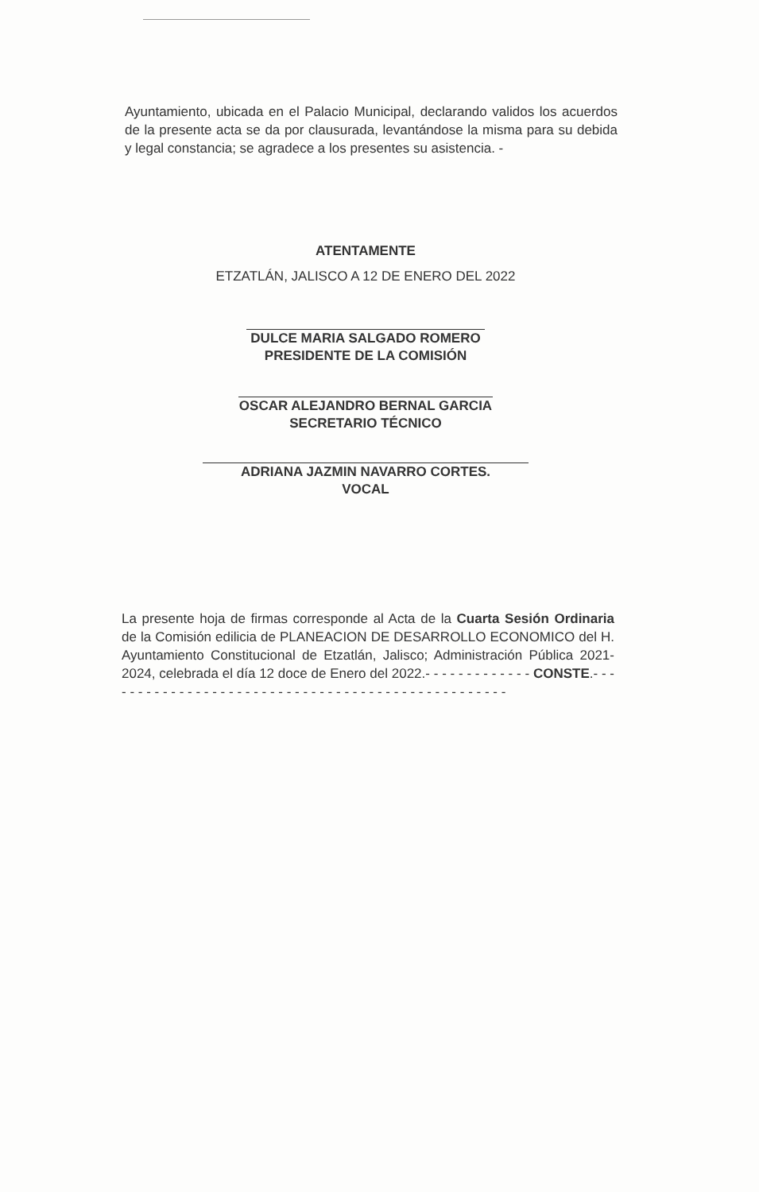Ayuntamiento, ubicada en el Palacio Municipal, declarando validos los acuerdos de la presente acta se da por clausurada, levantándose la misma para su debida y legal constancia; se agradece a los presentes su asistencia. -
ATENTAMENTE
ETZATLÁN, JALISCO A 12 DE ENERO DEL 2022
DULCE MARIA SALGADO ROMERO
PRESIDENTE DE LA COMISIÓN
OSCAR ALEJANDRO BERNAL GARCIA
SECRETARIO TÉCNICO
ADRIANA JAZMIN NAVARRO CORTES.
VOCAL
La presente hoja de firmas corresponde al Acta de la Cuarta Sesión Ordinaria de la Comisión edilicia de PLANEACION DE DESARROLLO ECONOMICO del H. Ayuntamiento Constitucional de Etzatlán, Jalisco; Administración Pública 2021-2024, celebrada el día 12 doce de Enero del 2022.- - - - - - - - - - - - - CONSTE.- - - - - - - - - - - - - - - - - - - - - - - - - - - - - - - - - - - - - - - - - - - - - - - - - -